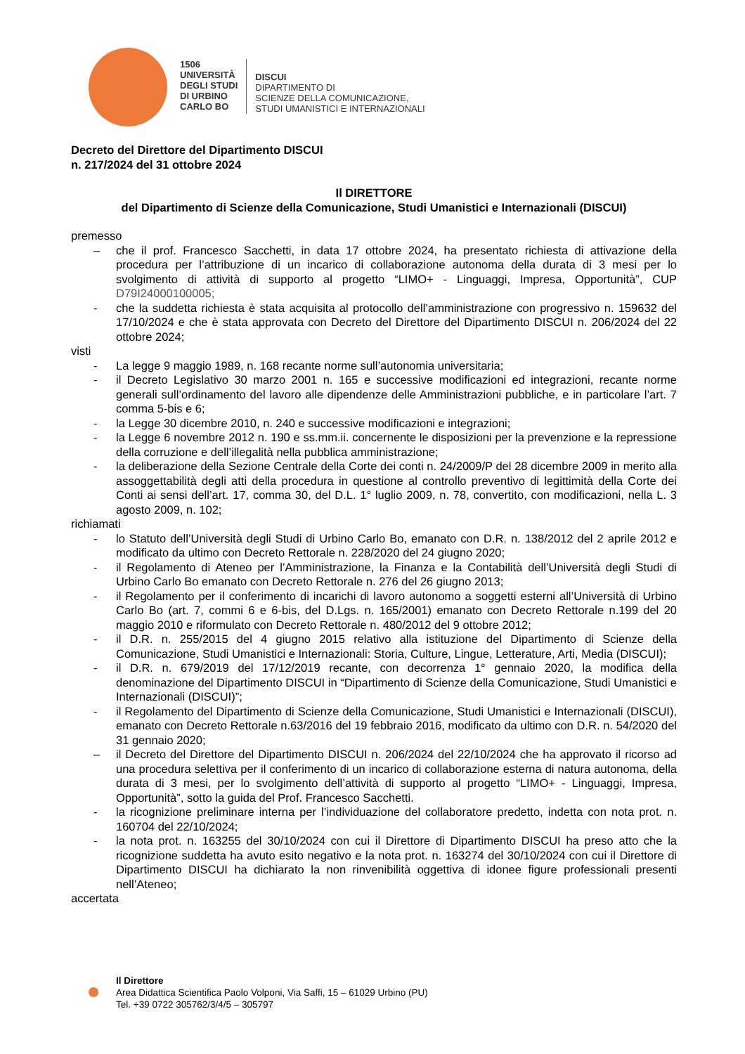1506
UNIVERSITÀ
DEGLI STUDI
DI URBINO
CARLO BO
DISCUI
DIPARTIMENTO DI
SCIENZE DELLA COMUNICAZIONE,
STUDI UMANISTICI E INTERNAZIONALI
Decreto del Direttore del Dipartimento DISCUI
n. 217/2024 del 31 ottobre 2024
Il DIRETTORE
del Dipartimento di Scienze della Comunicazione, Studi Umanistici e Internazionali (DISCUI)
premesso
– che il prof. Francesco Sacchetti, in data 17 ottobre 2024, ha presentato richiesta di attivazione della procedura per l’attribuzione di un incarico di collaborazione autonoma della durata di 3 mesi per lo svolgimento di attività di supporto al progetto “LIMO+ - Linguaggi, Impresa, Opportunità”, CUP D79I24000100005;
- che la suddetta richiesta è stata acquisita al protocollo dell’amministrazione con progressivo n. 159632 del 17/10/2024 e che è stata approvata con Decreto del Direttore del Dipartimento DISCUI n. 206/2024 del 22 ottobre 2024;
visti
- La legge 9 maggio 1989, n. 168 recante norme sull’autonomia universitaria;
- il Decreto Legislativo 30 marzo 2001 n. 165 e successive modificazioni ed integrazioni, recante norme generali sull’ordinamento del lavoro alle dipendenze delle Amministrazioni pubbliche, e in particolare l’art. 7 comma 5-bis e 6;
- la Legge 30 dicembre 2010, n. 240 e successive modificazioni e integrazioni;
- la Legge 6 novembre 2012 n. 190 e ss.mm.ii. concernente le disposizioni per la prevenzione e la repressione della corruzione e dell’illegalità nella pubblica amministrazione;
- la deliberazione della Sezione Centrale della Corte dei conti n. 24/2009/P del 28 dicembre 2009 in merito alla assoggettabilità degli atti della procedura in questione al controllo preventivo di legittimità della Corte dei Conti ai sensi dell’art. 17, comma 30, del D.L. 1° luglio 2009, n. 78, convertito, con modificazioni, nella L. 3 agosto 2009, n. 102;
richiamati
- lo Statuto dell’Università degli Studi di Urbino Carlo Bo, emanato con D.R. n. 138/2012 del 2 aprile 2012 e modificato da ultimo con Decreto Rettorale n. 228/2020 del 24 giugno 2020;
- il Regolamento di Ateneo per l’Amministrazione, la Finanza e la Contabilità dell’Università degli Studi di Urbino Carlo Bo emanato con Decreto Rettorale n. 276 del 26 giugno 2013;
- il Regolamento per il conferimento di incarichi di lavoro autonomo a soggetti esterni all’Università di Urbino Carlo Bo (art. 7, commi 6 e 6-bis, del D.Lgs. n. 165/2001) emanato con Decreto Rettorale n.199 del 20 maggio 2010 e riformulato con Decreto Rettorale n. 480/2012 del 9 ottobre 2012;
- il D.R. n. 255/2015 del 4 giugno 2015 relativo alla istituzione del Dipartimento di Scienze della Comunicazione, Studi Umanistici e Internazionali: Storia, Culture, Lingue, Letterature, Arti, Media (DISCUI);
- il D.R. n. 679/2019 del 17/12/2019 recante, con decorrenza 1° gennaio 2020, la modifica della denominazione del Dipartimento DISCUI in “Dipartimento di Scienze della Comunicazione, Studi Umanistici e Internazionali (DISCUI)”;
- il Regolamento del Dipartimento di Scienze della Comunicazione, Studi Umanistici e Internazionali (DISCUI), emanato con Decreto Rettorale n.63/2016 del 19 febbraio 2016, modificato da ultimo con D.R. n. 54/2020 del 31 gennaio 2020;
– il Decreto del Direttore del Dipartimento DISCUI n. 206/2024 del 22/10/2024 che ha approvato il ricorso ad una procedura selettiva per il conferimento di un incarico di collaborazione esterna di natura autonoma, della durata di 3 mesi, per lo svolgimento dell’attività di supporto al progetto “LIMO+ - Linguaggi, Impresa, Opportunità”, sotto la guida del Prof. Francesco Sacchetti.
- la ricognizione preliminare interna per l’individuazione del collaboratore predetto, indetta con nota prot. n. 160704 del 22/10/2024;
- la nota prot. n. 163255 del 30/10/2024 con cui il Direttore di Dipartimento DISCUI ha preso atto che la ricognizione suddetta ha avuto esito negativo e la nota prot. n. 163274 del 30/10/2024 con cui il Direttore di Dipartimento DISCUI ha dichiarato la non rinvenibilità oggettiva di idonee figure professionali presenti nell’Ateneo;
accertata
Il Direttore
Area Didattica Scientifica Paolo Volponi, Via Saffi, 15 – 61029 Urbino (PU)
Tel. +39 0722 305762/3/4/5 – 305797